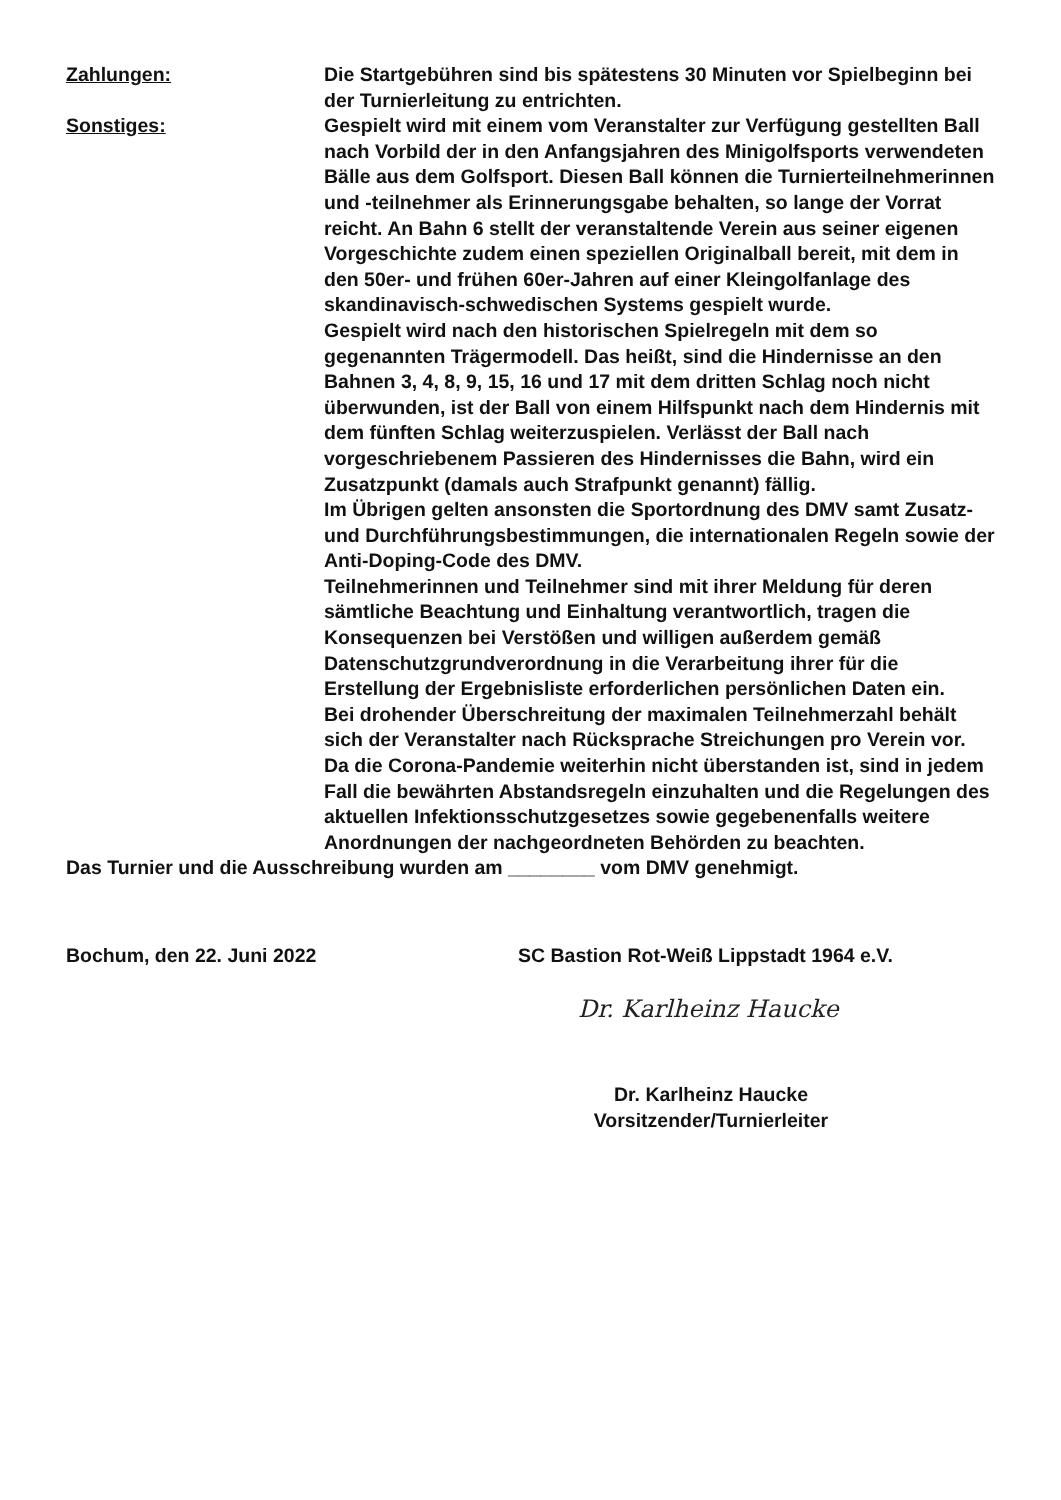Zahlungen: Die Startgebühren sind bis spätestens 30 Minuten vor Spielbeginn bei der Turnierleitung zu entrichten.
Sonstiges: Gespielt wird mit einem vom Veranstalter zur Verfügung gestellten Ball nach Vorbild der in den Anfangsjahren des Minigolfsports verwendeten Bälle aus dem Golfsport. Diesen Ball können die Turnierteilnehmerinnen und -teilnehmer als Erinnerungsgabe behalten, so lange der Vorrat reicht. An Bahn 6 stellt der veranstaltende Verein aus seiner eigenen Vorgeschichte zudem einen speziellen Originalball bereit, mit dem in den 50er- und frühen 60er-Jahren auf einer Kleingolfanlage des skandinavisch-schwedischen Systems gespielt wurde.
Gespielt wird nach den historischen Spielregeln mit dem so gegenannten Trägermodell. Das heißt, sind die Hindernisse an den Bahnen 3, 4, 8, 9, 15, 16 und 17 mit dem dritten Schlag noch nicht überwunden, ist der Ball von einem Hilfspunkt nach dem Hindernis mit dem fünften Schlag weiterzuspielen. Verlässt der Ball nach vorgeschriebenem Passieren des Hindernisses die Bahn, wird ein Zusatzpunkt (damals auch Strafpunkt genannt) fällig.
Im Übrigen gelten ansonsten die Sportordnung des DMV samt Zusatz- und Durchführungsbestimmungen, die internationalen Regeln sowie der Anti-Doping-Code des DMV.
Teilnehmerinnen und Teilnehmer sind mit ihrer Meldung für deren sämtliche Beachtung und Einhaltung verantwortlich, tragen die Konsequenzen bei Verstößen und willigen außerdem gemäß Datenschutzgrundverordnung in die Verarbeitung ihrer für die Erstellung der Ergebnisliste erforderlichen persönlichen Daten ein.
Bei drohender Überschreitung der maximalen Teilnehmerzahl behält sich der Veranstalter nach Rücksprache Streichungen pro Verein vor.
Da die Corona-Pandemie weiterhin nicht überstanden ist, sind in jedem Fall die bewährten Abstandsregeln einzuhalten und die Regelungen des aktuellen Infektionsschutzgesetzes sowie gegebenenfalls weitere Anordnungen der nachgeordneten Behörden zu beachten.
Das Turnier und die Ausschreibung wurden am ________ vom DMV genehmigt.
Bochum, den 22. Juni 2022 SC Bastion Rot-Weiß Lippstadt 1964 e.V.
Dr. Karlheinz Haucke
Dr. Karlheinz Haucke
Vorsitzender/Turnierleiter